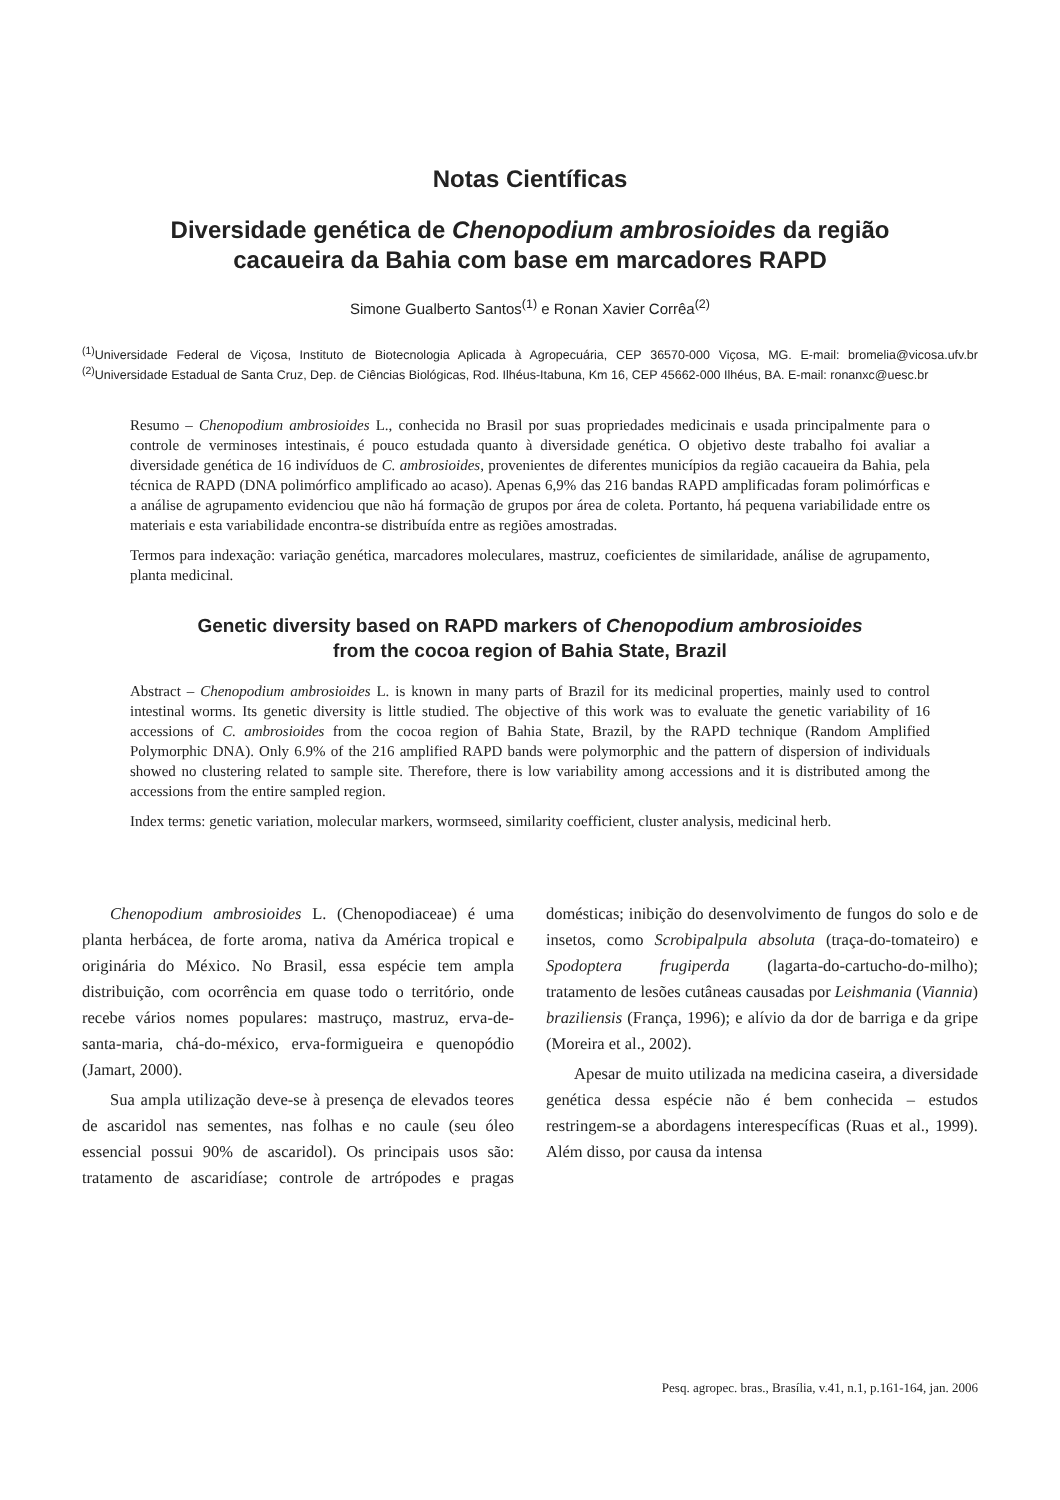Notas Científicas
Diversidade genética de Chenopodium ambrosioides da região
cacaueira da Bahia com base em marcadores RAPD
Simone Gualberto Santos<sup>(1)</sup> e Ronan Xavier Corrêa<sup>(2)</sup>
<sup>(1)</sup> Universidade Federal de Viçosa, Instituto de Biotecnologia Aplicada à Agropecuária, CEP 36570-000 Viçosa, MG. E-mail: bromelia@vicosa.ufv.br <sup>(2)</sup>Universidade Estadual de Santa Cruz, Dep. de Ciências Biológicas, Rod. Ilhéus-Itabuna, Km 16, CEP 45662-000 Ilhéus, BA. E-mail: ronanxc@uesc.br
Resumo – Chenopodium ambrosioides L., conhecida no Brasil por suas propriedades medicinais e usada principalmente para o controle de verminoses intestinais, é pouco estudada quanto à diversidade genética. O objetivo deste trabalho foi avaliar a diversidade genética de 16 indivíduos de C. ambrosioides, provenientes de diferentes municípios da região cacaueira da Bahia, pela técnica de RAPD (DNA polimórfico amplificado ao acaso). Apenas 6,9% das 216 bandas RAPD amplificadas foram polimórficas e a análise de agrupamento evidenciou que não há formação de grupos por área de coleta. Portanto, há pequena variabilidade entre os materiais e esta variabilidade encontra-se distribuída entre as regiões amostradas.
Termos para indexação: variação genética, marcadores moleculares, mastruz, coeficientes de similaridade, análise de agrupamento, planta medicinal.
Genetic diversity based on RAPD markers of Chenopodium ambrosioides
from the cocoa region of Bahia State, Brazil
Abstract – Chenopodium ambrosioides L. is known in many parts of Brazil for its medicinal properties, mainly used to control intestinal worms. Its genetic diversity is little studied. The objective of this work was to evaluate the genetic variability of 16 accessions of C. ambrosioides from the cocoa region of Bahia State, Brazil, by the RAPD technique (Random Amplified Polymorphic DNA). Only 6.9% of the 216 amplified RAPD bands were polymorphic and the pattern of dispersion of individuals showed no clustering related to sample site. Therefore, there is low variability among accessions and it is distributed among the accessions from the entire sampled region.
Index terms: genetic variation, molecular markers, wormseed, similarity coefficient, cluster analysis, medicinal herb.
Chenopodium ambrosioides L. (Chenopodiaceae) é uma planta herbácea, de forte aroma, nativa da América tropical e originária do México. No Brasil, essa espécie tem ampla distribuição, com ocorrência em quase todo o território, onde recebe vários nomes populares: mastruço, mastruz, erva-de-santa-maria, chá-do-méxico, erva-formigueira e quenopódio (Jamart, 2000).
Sua ampla utilização deve-se à presença de elevados teores de ascaridol nas sementes, nas folhas e no caule (seu óleo essencial possui 90% de ascaridol). Os principais usos são: tratamento de ascaridíase; controle de artrópodes e pragas domésticas; inibição do desenvolvimento de fungos do solo e de insetos, como Scrobipalpula absoluta (traça-do-tomateiro) e Spodoptera frugiperda (lagarta-do-cartucho-do-milho); tratamento de lesões cutâneas causadas por Leishmania (Viannia) braziliensis (França, 1996); e alívio da dor de barriga e da gripe (Moreira et al., 2002).
Apesar de muito utilizada na medicina caseira, a diversidade genética dessa espécie não é bem conhecida – estudos restringem-se a abordagens interespecíficas (Ruas et al., 1999). Além disso, por causa da intensa
Pesq. agropec. bras., Brasília, v.41, n.1, p.161-164, jan. 2006